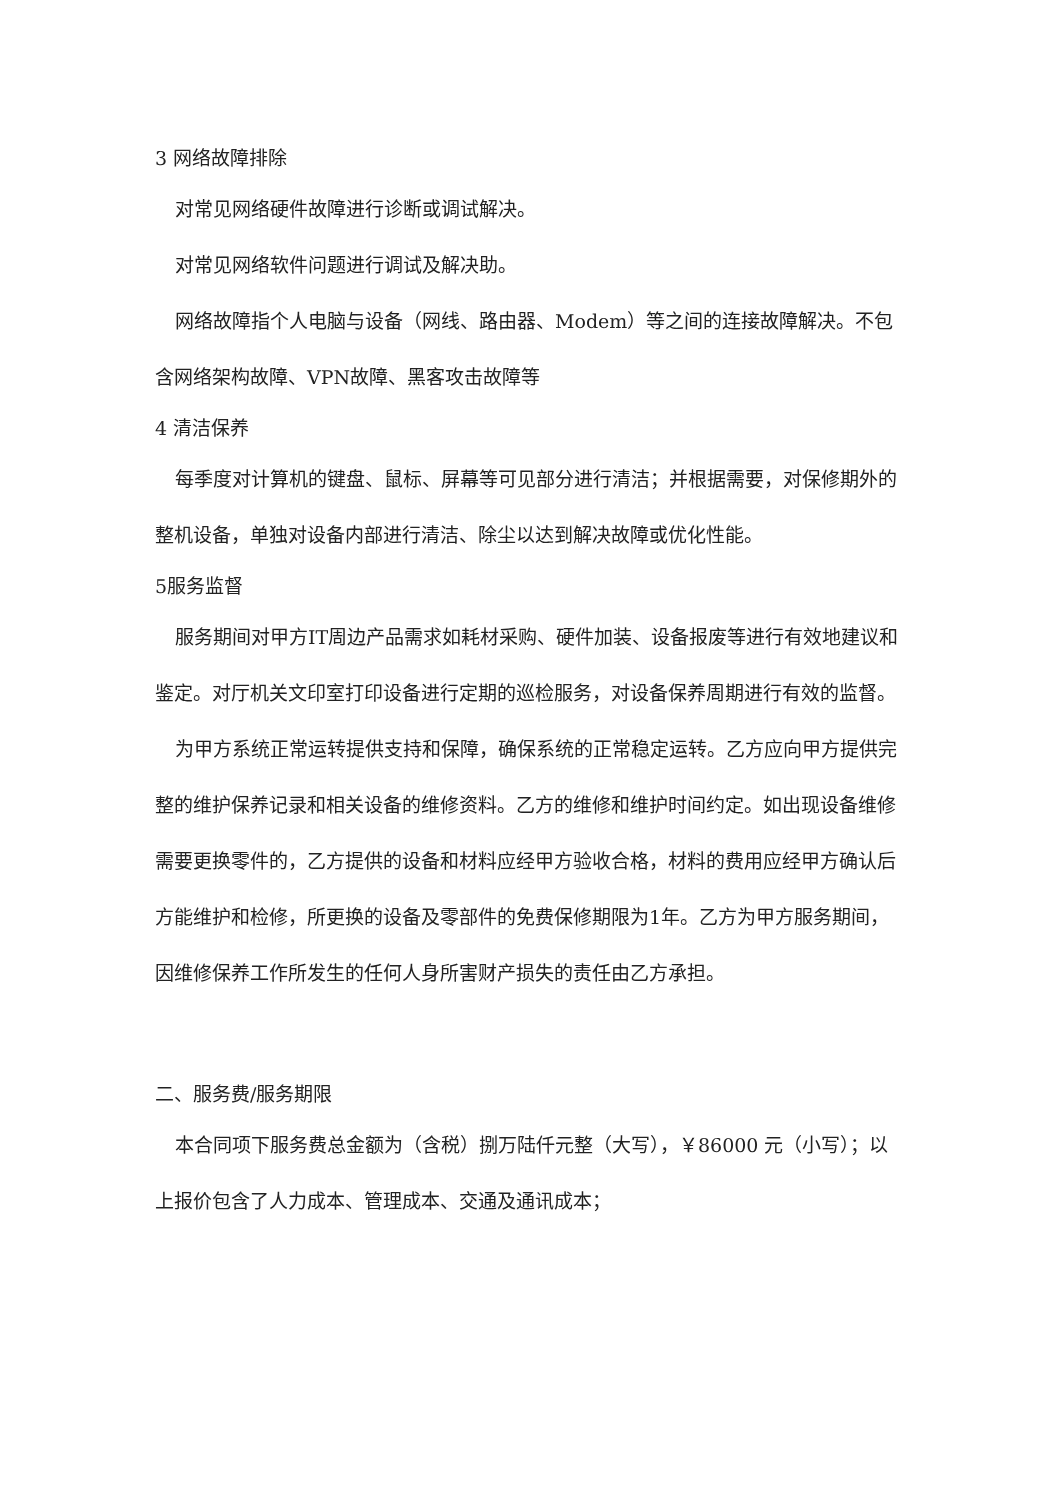3 网络故障排除
对常见网络硬件故障进行诊断或调试解决。
对常见网络软件问题进行调试及解决助。
网络故障指个人电脑与设备（网线、路由器、Modem）等之间的连接故障解决。不包含网络架构故障、VPN故障、黑客攻击故障等
4 清洁保养
每季度对计算机的键盘、鼠标、屏幕等可见部分进行清洁；并根据需要，对保修期外的整机设备，单独对设备内部进行清洁、除尘以达到解决故障或优化性能。
5服务监督
服务期间对甲方IT周边产品需求如耗材采购、硬件加装、设备报废等进行有效地建议和鉴定。对厅机关文印室打印设备进行定期的巡检服务，对设备保养周期进行有效的监督。
为甲方系统正常运转提供支持和保障，确保系统的正常稳定运转。乙方应向甲方提供完整的维护保养记录和相关设备的维修资料。乙方的维修和维护时间约定。如出现设备维修需要更换零件的，乙方提供的设备和材料应经甲方验收合格，材料的费用应经甲方确认后方能维护和检修，所更换的设备及零部件的免费保修期限为1年。乙方为甲方服务期间，因维修保养工作所发生的任何人身所害财产损失的责任由乙方承担。
二、服务费/服务期限
本合同项下服务费总金额为（含税）捌万陆仟元整（大写），￥86000 元（小写）；以上报价包含了人力成本、管理成本、交通及通讯成本；